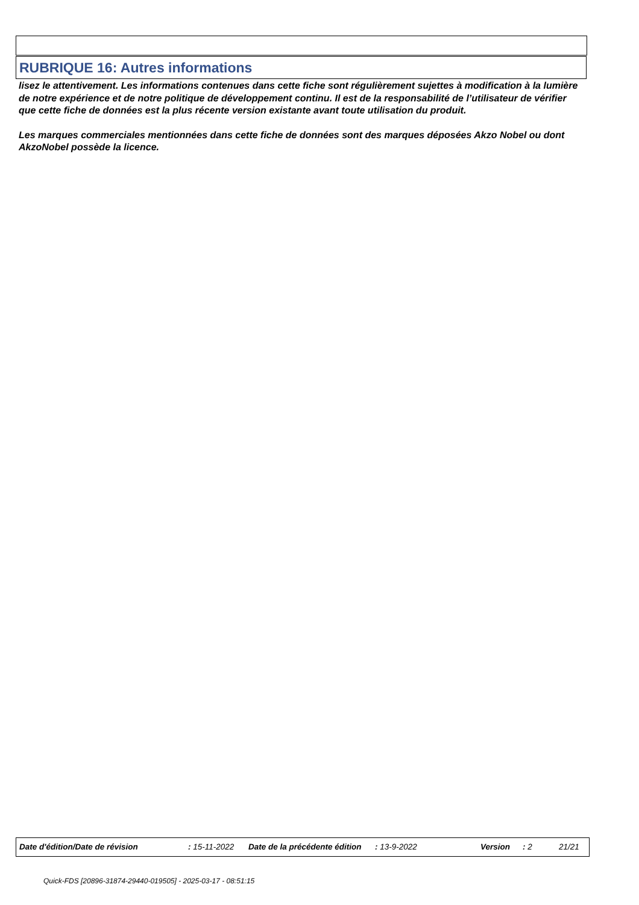RUBRIQUE 16: Autres informations
lisez le attentivement. Les informations contenues dans cette fiche sont régulièrement sujettes à modification à la lumière de notre expérience et de notre politique de développement continu. Il est de la responsabilité de l’utilisateur de vérifier que cette fiche de données est la plus récente version existante avant toute utilisation du produit.
Les marques commerciales mentionnées dans cette fiche de données sont des marques déposées Akzo Nobel ou dont AkzoNobel possède la licence.
Date d'édition/Date de révision : 15-11-2022 Date de la précédente édition : 13-9-2022 Version : 2 21/21
Quick-FDS [20896-31874-29440-019505] - 2025-03-17 - 08:51:15